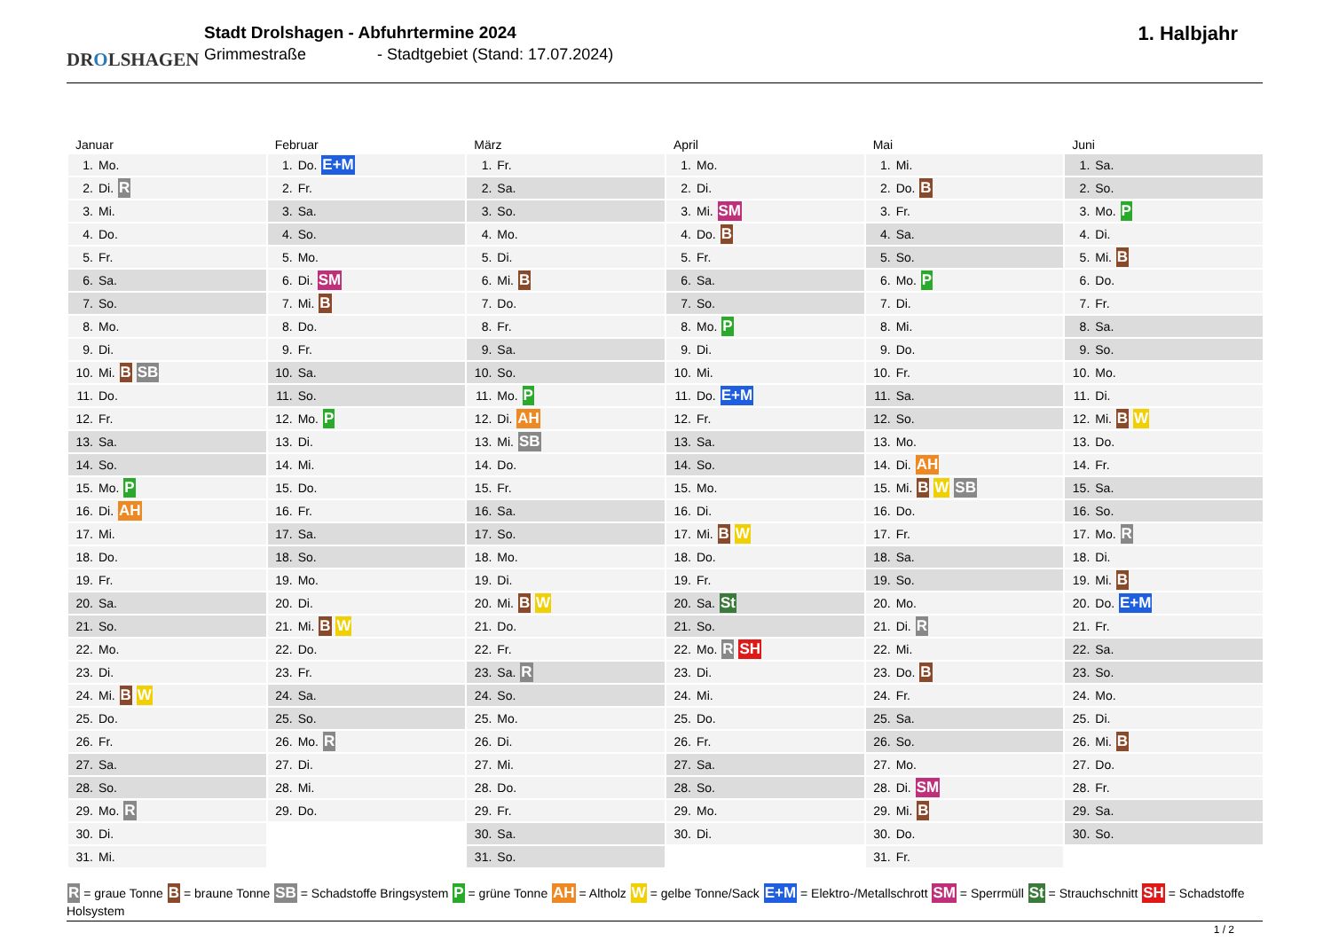DROLSHAGEN
Stadt Drolshagen - Abfuhrtermine 2024
Grimmestraße - Stadtgebiet (Stand: 17.07.2024)
1. Halbjahr
| Januar | Februar | März | April | Mai | Juni |
| --- | --- | --- | --- | --- | --- |
| 1. Mo. | 1. Do. E+M | 1. Fr. | 1. Mo. | 1. Mi. | 1. Sa. |
| 2. Di. R | 2. Fr. | 2. Sa. | 2. Di. | 2. Do. B | 2. So. |
| 3. Mi. | 3. Sa. | 3. So. | 3. Mi. SM | 3. Fr. | 3. Mo. P |
| 4. Do. | 4. So. | 4. Mo. | 4. Do. B | 4. Sa. | 4. Di. |
| 5. Fr. | 5. Mo. | 5. Di. | 5. Fr. | 5. So. | 5. Mi. B |
| 6. Sa. | 6. Di. SM | 6. Mi. B | 6. Sa. | 6. Mo. P | 6. Do. |
| 7. So. | 7. Mi. B | 7. Do. | 7. So. | 7. Di. | 7. Fr. |
| 8. Mo. | 8. Do. | 8. Fr. | 8. Mo. P | 8. Mi. | 8. Sa. |
| 9. Di. | 9. Fr. | 9. Sa. | 9. Di. | 9. Do. | 9. So. |
| 10. Mi. B SB | 10. Sa. | 10. So. | 10. Mi. | 10. Fr. | 10. Mo. |
| 11. Do. | 11. So. | 11. Mo. P | 11. Do. E+M | 11. Sa. | 11. Di. |
| 12. Fr. | 12. Mo. P | 12. Di. AH | 12. Fr. | 12. So. | 12. Mi. B W |
| 13. Sa. | 13. Di. | 13. Mi. SB | 13. Sa. | 13. Mo. | 13. Do. |
| 14. So. | 14. Mi. | 14. Do. | 14. So. | 14. Di. AH | 14. Fr. |
| 15. Mo. P | 15. Do. | 15. Fr. | 15. Mo. | 15. Mi. B W SB | 15. Sa. |
| 16. Di. AH | 16. Fr. | 16. Sa. | 16. Di. | 16. Do. | 16. So. |
| 17. Mi. | 17. Sa. | 17. So. | 17. Mi. B W | 17. Fr. | 17. Mo. R |
| 18. Do. | 18. So. | 18. Mo. | 18. Do. | 18. Sa. | 18. Di. |
| 19. Fr. | 19. Mo. | 19. Di. | 19. Fr. | 19. So. | 19. Mi. B |
| 20. Sa. | 20. Di. | 20. Mi. B W | 20. Sa. St | 20. Mo. | 20. Do. E+M |
| 21. So. | 21. Mi. B W | 21. Do. | 21. So. | 21. Di. R | 21. Fr. |
| 22. Mo. | 22. Do. | 22. Fr. | 22. Mo. R SH | 22. Mi. | 22. Sa. |
| 23. Di. | 23. Fr. | 23. Sa. R | 23. Di. | 23. Do. B | 23. So. |
| 24. Mi. B W | 24. Sa. | 24. So. | 24. Mi. | 24. Fr. | 24. Mo. |
| 25. Do. | 25. So. | 25. Mo. | 25. Do. | 25. Sa. | 25. Di. |
| 26. Fr. | 26. Mo. R | 26. Di. | 26. Fr. | 26. So. | 26. Mi. B |
| 27. Sa. | 27. Di. | 27. Mi. | 27. Sa. | 27. Mo. | 27. Do. |
| 28. So. | 28. Mi. | 28. Do. | 28. So. | 28. Di. SM | 28. Fr. |
| 29. Mo. R | 29. Do. | 29. Fr. | 29. Mo. | 29. Mi. B | 29. Sa. |
| 30. Di. | | 30. Sa. | 30. Di. | 30. Do. | 30. So. |
| 31. Mi. | | 31. So. | | 31. Fr. | |
R = graue Tonne B = braune Tonne SB = Schadstoffe Bringsystem P = grüne Tonne AH = Altholz W = gelbe Tonne/Sack E+M = Elektro-/Metallschrott SM = Sperrmüll St = Strauchschnitt SH = Schadstoffe Holsystem
1 / 2